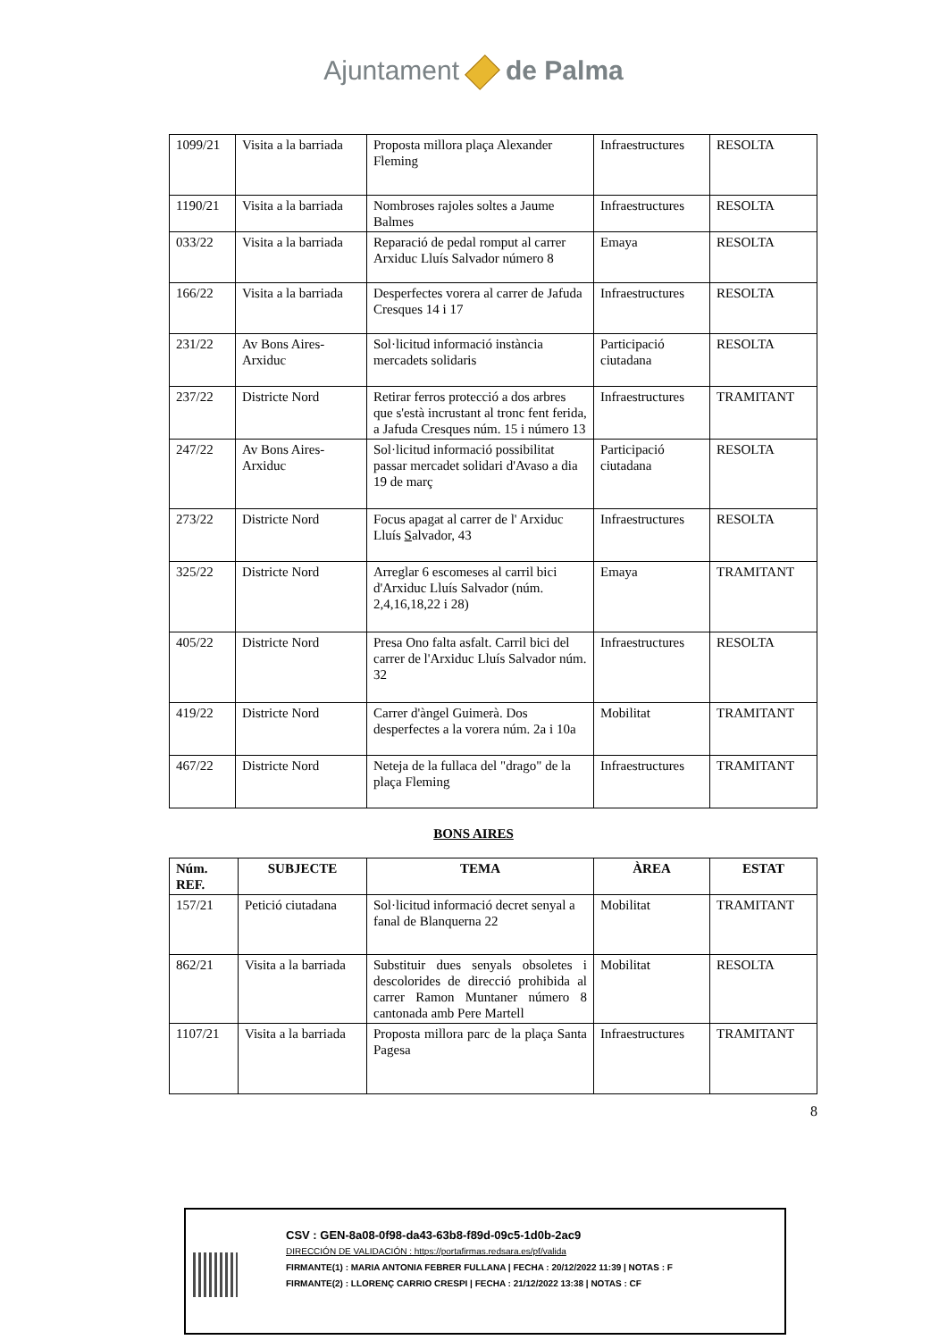Ajuntament de Palma
| 1099/21 | Visita a la barriada | Proposta millora plaça Alexander Fleming | Infraestructures | RESOLTA |
| 1190/21 | Visita a la barriada | Nombroses rajoles soltes a Jaume Balmes | Infraestructures | RESOLTA |
| 033/22 | Visita a la barriada | Reparació de pedal romput al carrer Arxiduc Lluís Salvador número 8 | Emaya | RESOLTA |
| 166/22 | Visita a la barriada | Desperfectes vorera al carrer de Jafuda Cresques 14 i 17 | Infraestructures | RESOLTA |
| 231/22 | Av Bons Aires-Arxiduc | Sol·licitud informació instància mercadets solidaris | Participació ciutadana | RESOLTA |
| 237/22 | Districte Nord | Retirar ferros protecció a dos arbres que s'està incrustant al tronc fent ferida, a Jafuda Cresques núm. 15 i número 13 | Infraestructures | TRAMITANT |
| 247/22 | Av Bons Aires-Arxiduc | Sol·licitud informació possibilitat passar mercadet solidari d'Avaso a dia 19 de març | Participació ciutadana | RESOLTA |
| 273/22 | Districte Nord | Focus apagat al carrer de l' Arxiduc Lluís S alvador, 43 | Infraestructures | RESOLTA |
| 325/22 | Districte Nord | Arreglar 6 escomeses al carril bici d'Arxiduc Lluís Salvador (núm. 2,4,16,18,22 i 28) | Emaya | TRAMITANT |
| 405/22 | Districte Nord | Presa Ono falta asfalt. Carril bici del carrer de l'Arxiduc Lluís Salvador núm. 32 | Infraestructures | RESOLTA |
| 419/22 | Districte Nord | Carrer d'àngel Guimerà. Dos desperfectes a la vorera núm. 2a i 10a | Mobilitat | TRAMITANT |
| 467/22 | Districte Nord | Neteja de la fullaca del "drago" de la plaça Fleming | Infraestructures | TRAMITANT |
BONS AIRES
| Núm. REF. | SUBJECTE | TEMA | ÀREA | ESTAT |
| --- | --- | --- | --- | --- |
| 157/21 | Petició ciutadana | Sol·licitud informació decret senyal a fanal de Blanquerna 22 | Mobilitat | TRAMITANT |
| 862/21 | Visita a la barriada | Substituir dues senyals obsoletes i descolorides de direcció prohibida al carrer Ramon Muntaner número 8 cantonada amb Pere Martell | Mobilitat | RESOLTA |
| 1107/21 | Visita a la barriada | Proposta millora parc de la plaça Santa Pagesa | Infraestructures | TRAMITANT |
8
CSV : GEN-8a08-0f98-da43-63b8-f89d-09c5-1d0b-2ac9
DIRECCIÓN DE VALIDACIÓN : https://portafirmas.redsara.es/pf/valida
FIRMANTE(1) : MARIA ANTONIA FEBRER FULLANA | FECHA : 20/12/2022 11:39 | NOTAS : F
FIRMANTE(2) : LLORENÇ CARRIO CRESPI | FECHA : 21/12/2022 13:38 | NOTAS : CF